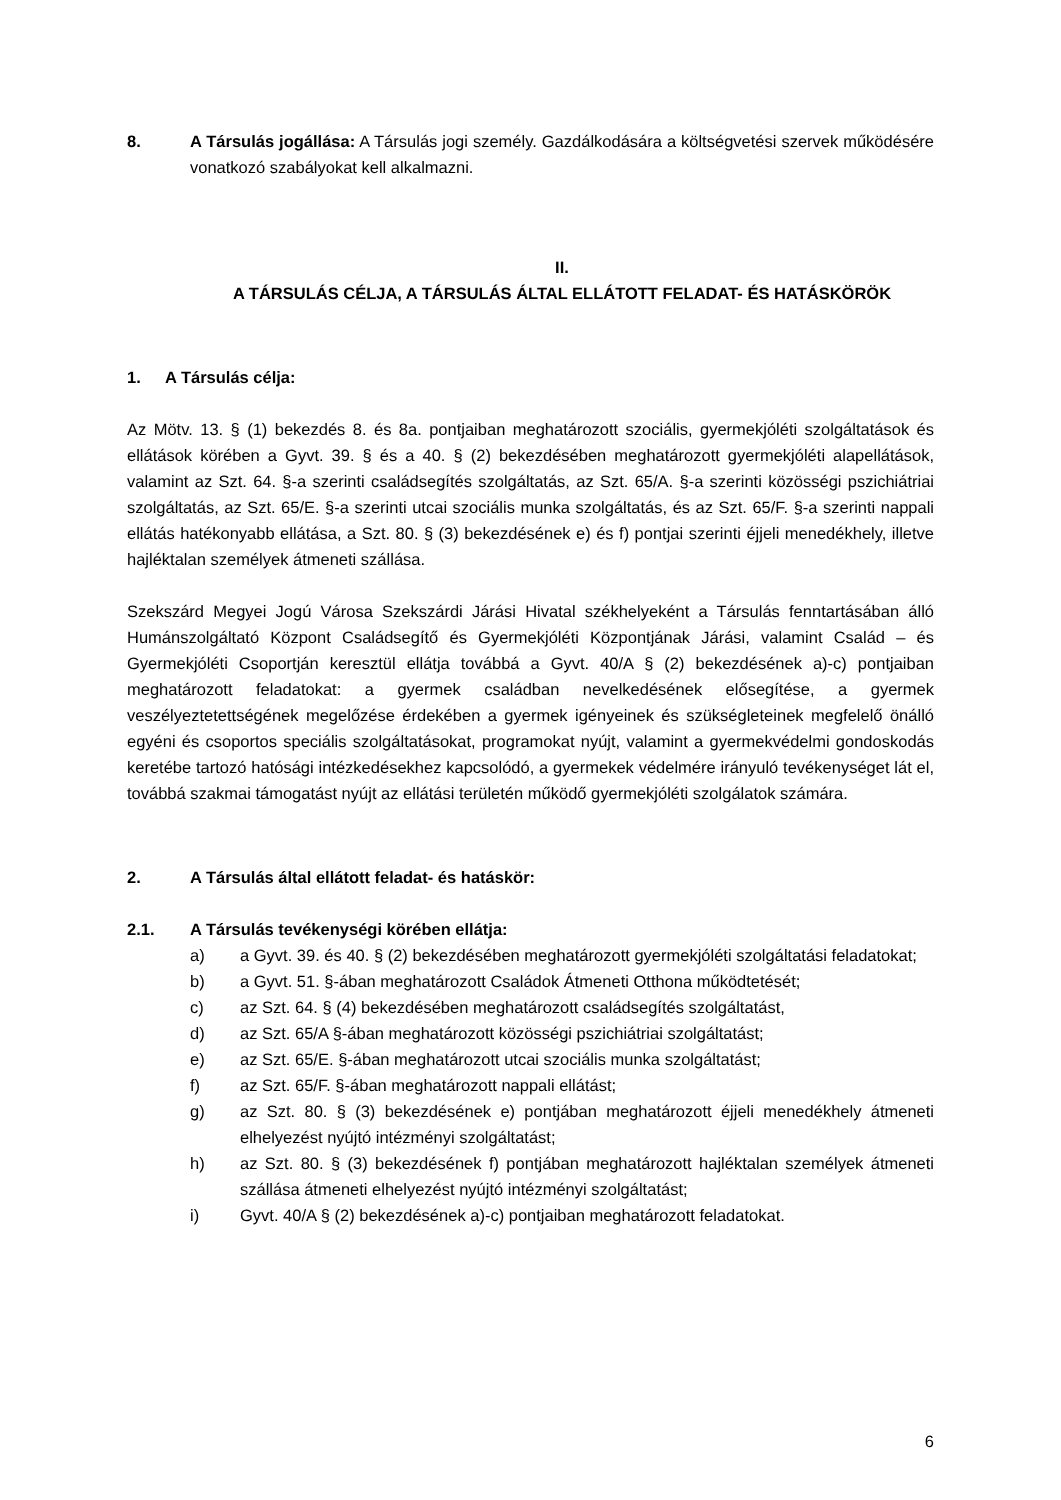8. A Társulás jogállása: A Társulás jogi személy. Gazdálkodására a költségvetési szervek működésére vonatkozó szabályokat kell alkalmazni.
II.
A TÁRSULÁS CÉLJA, A TÁRSULÁS ÁLTAL ELLÁTOTT FELADAT- ÉS HATÁSKÖRÖK
1. A Társulás célja:
Az Mötv. 13. § (1) bekezdés 8. és 8a. pontjaiban meghatározott szociális, gyermekjóléti szolgáltatások és ellátások körében a Gyvt. 39. § és a 40. § (2) bekezdésében meghatározott gyermekjóléti alapellátások, valamint az Szt. 64. §-a szerinti családsegítés szolgáltatás, az Szt. 65/A. §-a szerinti közösségi pszichiátriai szolgáltatás, az Szt. 65/E. §-a szerinti utcai szociális munka szolgáltatás, és az Szt. 65/F. §-a szerinti nappali ellátás hatékonyabb ellátása, a Szt. 80. § (3) bekezdésének e) és f) pontjai szerinti éjjeli menedékhely, illetve hajléktalan személyek átmeneti szállása.
Szekszárd Megyei Jogú Városa Szekszárdi Járási Hivatal székhelyeként a Társulás fenntartásában álló Humánszolgáltató Központ Családsegítő és Gyermekjóléti Központjának Járási, valamint Család – és Gyermekjóléti Csoportján keresztül ellátja továbbá a Gyvt. 40/A § (2) bekezdésének a)-c) pontjaiban meghatározott feladatokat: a gyermek családban nevelkedésének elősegítése, a gyermek veszélyeztetettségének megelőzése érdekében a gyermek igényeinek és szükségleteinek megfelelő önálló egyéni és csoportos speciális szolgáltatásokat, programokat nyújt, valamint a gyermekvédelmi gondoskodás keretébe tartozó hatósági intézkedésekhez kapcsolódó, a gyermekek védelmére irányuló tevékenységet lát el, továbbá szakmai támogatást nyújt az ellátási területén működő gyermekjóléti szolgálatok számára.
2. A Társulás által ellátott feladat- és hatáskör:
2.1. A Társulás tevékenységi körében ellátja:
a) a Gyvt. 39. és 40. § (2) bekezdésében meghatározott gyermekjóléti szolgáltatási feladatokat;
b) a Gyvt. 51. §-ában meghatározott Családok Átmeneti Otthona működtetését;
c) az Szt. 64. § (4) bekezdésében meghatározott családsegítés szolgáltatást,
d) az Szt. 65/A §-ában meghatározott közösségi pszichiátriai szolgáltatást;
e) az Szt. 65/E. §-ában meghatározott utcai szociális munka szolgáltatást;
f) az Szt. 65/F. §-ában meghatározott nappali ellátást;
g) az Szt. 80. § (3) bekezdésének e) pontjában meghatározott éjjeli menedékhely átmeneti elhelyezést nyújtó intézményi szolgáltatást;
h) az Szt. 80. § (3) bekezdésének f) pontjában meghatározott hajléktalan személyek átmeneti szállása átmeneti elhelyezést nyújtó intézményi szolgáltatást;
i) Gyvt. 40/A § (2) bekezdésének a)-c) pontjaiban meghatározott feladatokat.
6